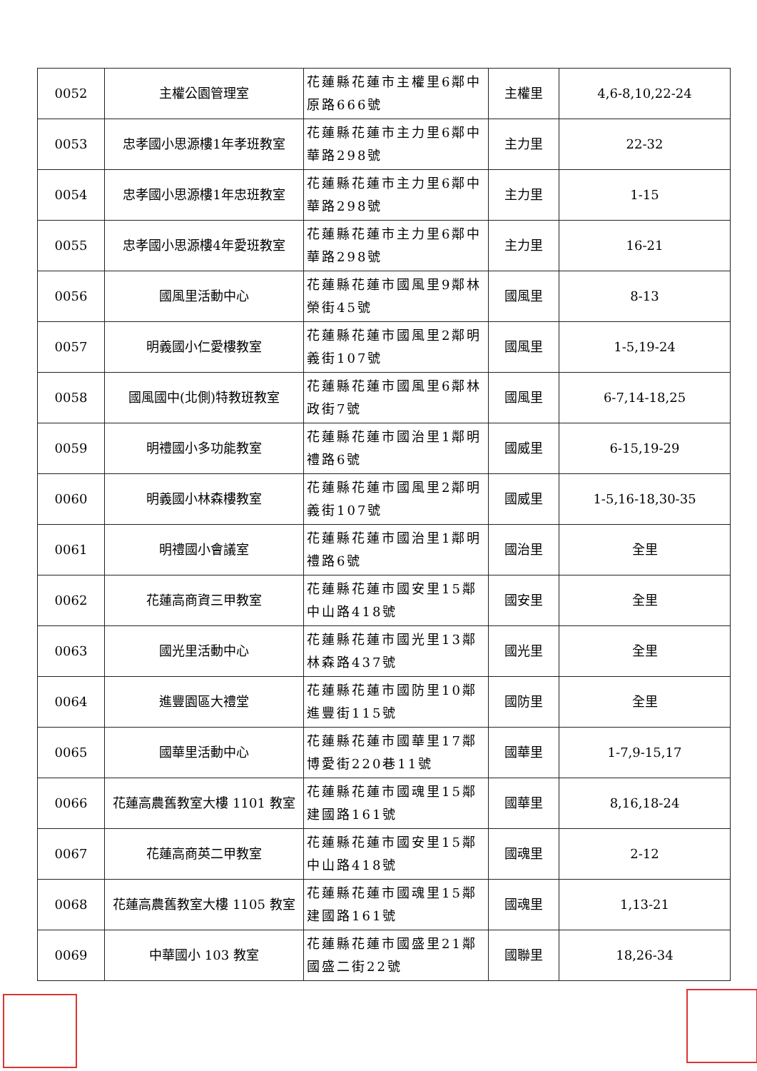| 0052 | 主權公園管理室 | 花蓮縣花蓮市主權里6鄰中原路666號 | 主權里 | 4,6-8,10,22-24 |
| 0053 | 忠孝國小思源樓1年孝班教室 | 花蓮縣花蓮市主力里6鄰中華路298號 | 主力里 | 22-32 |
| 0054 | 忠孝國小思源樓1年忠班教室 | 花蓮縣花蓮市主力里6鄰中華路298號 | 主力里 | 1-15 |
| 0055 | 忠孝國小思源樓4年愛班教室 | 花蓮縣花蓮市主力里6鄰中華路298號 | 主力里 | 16-21 |
| 0056 | 國風里活動中心 | 花蓮縣花蓮市國風里9鄰林榮街45號 | 國風里 | 8-13 |
| 0057 | 明義國小仁愛樓教室 | 花蓮縣花蓮市國風里2鄰明義街107號 | 國風里 | 1-5,19-24 |
| 0058 | 國風國中(北側)特教班教室 | 花蓮縣花蓮市國風里6鄰林政街7號 | 國風里 | 6-7,14-18,25 |
| 0059 | 明禮國小多功能教室 | 花蓮縣花蓮市國治里1鄰明禮路6號 | 國威里 | 6-15,19-29 |
| 0060 | 明義國小林森樓教室 | 花蓮縣花蓮市國風里2鄰明義街107號 | 國威里 | 1-5,16-18,30-35 |
| 0061 | 明禮國小會議室 | 花蓮縣花蓮市國治里1鄰明禮路6號 | 國治里 | 全里 |
| 0062 | 花蓮高商資三甲教室 | 花蓮縣花蓮市國安里15鄰中山路418號 | 國安里 | 全里 |
| 0063 | 國光里活動中心 | 花蓮縣花蓮市國光里13鄰林森路437號 | 國光里 | 全里 |
| 0064 | 進豐園區大禮堂 | 花蓮縣花蓮市國防里10鄰進豐街115號 | 國防里 | 全里 |
| 0065 | 國華里活動中心 | 花蓮縣花蓮市國華里17鄰博愛街220巷11號 | 國華里 | 1-7,9-15,17 |
| 0066 | 花蓮高農舊教室大樓 1101 教室 | 花蓮縣花蓮市國魂里15鄰建國路161號 | 國華里 | 8,16,18-24 |
| 0067 | 花蓮高商英二甲教室 | 花蓮縣花蓮市國安里15鄰中山路418號 | 國魂里 | 2-12 |
| 0068 | 花蓮高農舊教室大樓 1105 教室 | 花蓮縣花蓮市國魂里15鄰建國路161號 | 國魂里 | 1,13-21 |
| 0069 | 中華國小 103 教室 | 花蓮縣花蓮市國盛里21鄰國盛二街22號 | 國聯里 | 18,26-34 |